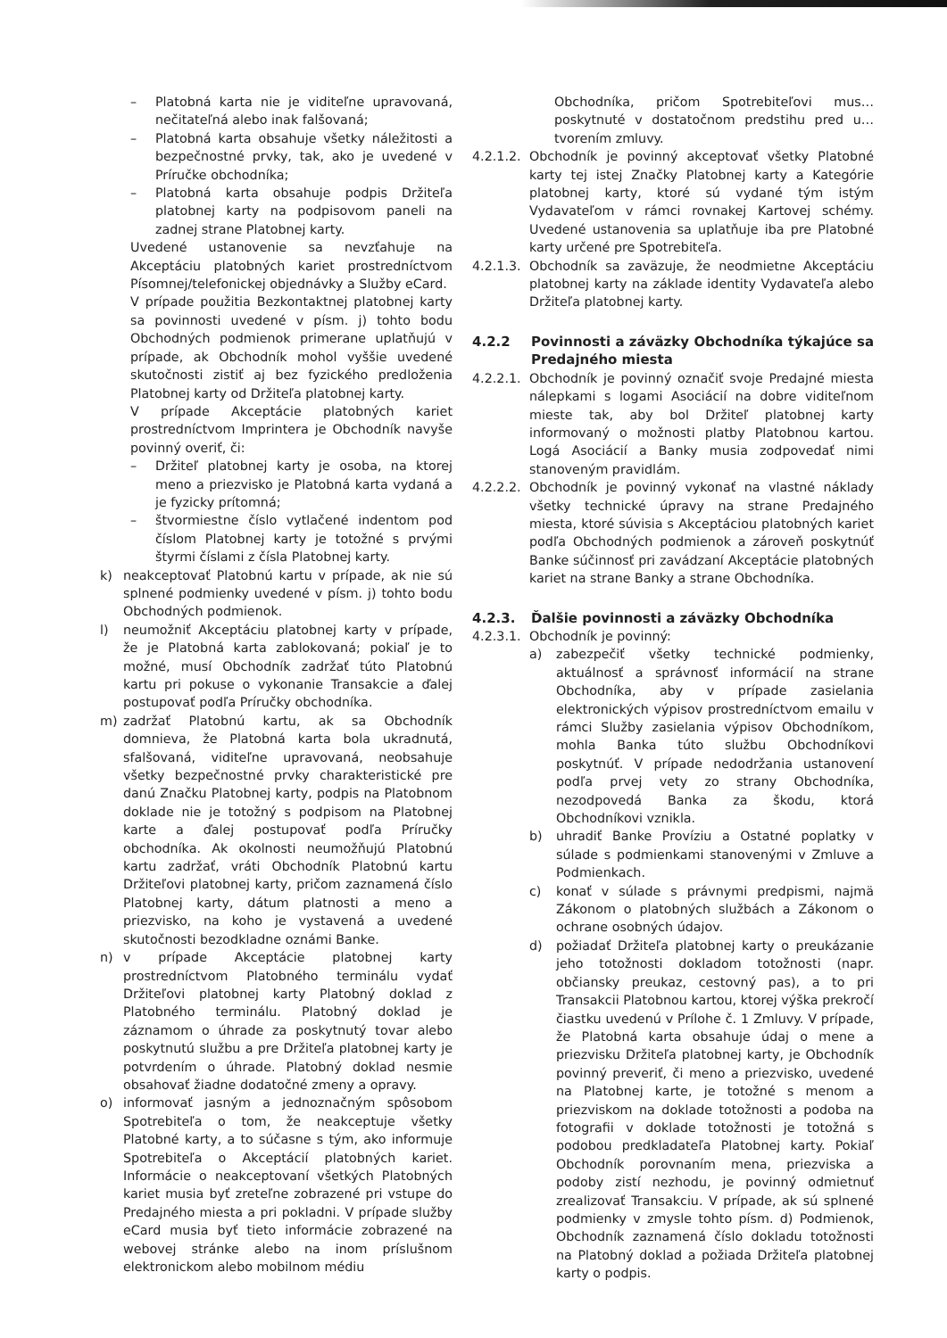– Platobná karta nie je viditeľne upravovaná, nečitateľná alebo inak falšovaná;
– Platobná karta obsahuje všetky náležitosti a bezpečnostné prvky, tak, ako je uvedené v Príručke obchodníka;
– Platobná karta obsahuje podpis Držiteľa platobnej karty na podpisovom paneli na zadnej strane Platobnej karty.
Uvedené ustanovenie sa nevzťahuje na Akceptáciu platobných kariet prostredníctvom Písomnej/telefonickej objednávky a Služby eCard.
V prípade použitia Bezkontaktnej platobnej karty sa povinnosti uvedené v písm. j) tohto bodu Obchodných podmienok primerane uplatňujú v prípade, ak Obchodník mohol vyššie uvedené skutočnosti zistiť aj bez fyzického predloženia Platobnej karty od Držiteľa platobnej karty.
V prípade Akceptácie platobných kariet prostredníctvom Imprintera je Obchodník navyše povinný overiť, či:
– Držiteľ platobnej karty je osoba, na ktorej meno a priezvisko je Platobná karta vydaná a je fyzicky prítomná;
– štvormiestne číslo vytlačené indentom pod číslom Platobnej karty je totožné s prvými štyrmi číslami z čísla Platobnej karty.
k) neakceptovať Platobnú kartu v prípade, ak nie sú splnené podmienky uvedené v písm. j) tohto bodu Obchodných podmienok.
l) neumožniť Akceptáciu platobnej karty v prípade, že je Platobná karta zablokovaná; pokiaľ je to možné, musí Obchodník zadržať túto Platobnú kartu pri pokuse o vykonanie Transakcie a ďalej postupovať podľa Príručky obchodníka.
m) zadržať Platobnú kartu, ak sa Obchodník domnieva, že Platobná karta bola ukradnutá, sfalšovaná, viditeľne upravovaná, neobsahuje všetky bezpečnostné prvky charakteristické pre danú Značku Platobnej karty, podpis na Platobnom doklade nie je totožný s podpisom na Platobnej karte a ďalej postupovať podľa Príručky obchodníka. Ak okolnosti neumožňujú Platobnú kartu zadržať, vráti Obchodník Platobnú kartu Držiteľovi platobnej karty, pričom zaznamená číslo Platobnej karty, dátum platnosti a meno a priezvisko, na koho je vystavená a uvedené skutočnosti bezodkladne oznámi Banke.
n) v prípade Akceptácie platobnej karty prostredníctvom Platobného terminálu vydať Držiteľovi platobnej karty Platobný doklad z Platobného terminálu. Platobný doklad je záznamom o úhrade za poskytnutý tovar alebo poskytnutú službu a pre Držiteľa platobnej karty je potvrdením o úhrade. Platobný doklad nesmie obsahovať žiadne dodatočné zmeny a opravy.
o) informovať jasným a jednoznačným spôsobom Spotrebiteľa o tom, že neakceptuje všetky Platobné karty, a to súčasne s tým, ako informuje Spotrebiteľa o Akceptácií platobných kariet. Informácie o neakceptovaní všetkých Platobných kariet musia byť zreteľne zobrazené pri vstupe do Predajného miesta a pri pokladni. V prípade služby eCard musia byť tieto informácie zobrazené na webovej stránke alebo na inom príslušnom elektronickom alebo mobilnom médiu
Obchodníka, pričom Spotrebiteľovi mus… poskytnuté v dostatočnom predstihu pred u… tvorením zmluvy.
4.2.1.2.
Obchodník je povinný akceptovať všetky Platobné karty tej istej Značky Platobnej karty a Kategórie platobnej karty, ktoré sú vydané tým istým Vydavateľom v rámci rovnakej Kartovej schémy. Uvedené ustanovenia sa uplatňuje iba pre Platobné karty určené pre Spotrebiteľa.
4.2.1.3.
Obchodník sa zaväzuje, že neodmietne Akceptáciu platobnej karty na základe identity Vydavateľa alebo Držiteľa platobnej karty.
4.2.2 Povinnosti a záväzky Obchodníka týkajúce sa Predajného miesta
4.2.2.1.
Obchodník je povinný označiť svoje Predajné miesta nálepkami s logami Asociácií na dobre viditeľnom mieste tak, aby bol Držiteľ platobnej karty informovaný o možnosti platby Platobnou kartou. Logá Asociácií a Banky musia zodpovedať nimi stanoveným pravidlám.
4.2.2.2.
Obchodník je povinný vykonať na vlastné náklady všetky technické úpravy na strane Predajného miesta, ktoré súvisia s Akceptáciou platobných kariet podľa Obchodných podmienok a zároveň poskytnúť Banke súčinnosť pri zavádzaní Akceptácie platobných kariet na strane Banky a strane Obchodníka.
4.2.3. Ďalšie povinnosti a záväzky Obchodníka
4.2.3.1.
Obchodník je povinný:
a) zabezpečiť všetky technické podmienky, aktuálnosť a správnosť informácií na strane Obchodníka, aby v prípade zasielania elektronických výpisov prostredníctvom emailu v rámci Služby zasielania výpisov Obchodníkom, mohla Banka túto službu Obchodníkovi poskytnúť. V prípade nedodržania ustanovení podľa prvej vety zo strany Obchodníka, nezodpovedá Banka za škodu, ktorá Obchodníkovi vznikla.
b) uhradiť Banke Províziu a Ostatné poplatky v súlade s podmienkami stanovenými v Zmluve a Podmienkach.
c) konať v súlade s právnymi predpismi, najmä Zákonom o platobných službách a Zákonom o ochrane osobných údajov.
d) požiadať Držiteľa platobnej karty o preukázanie jeho totožnosti dokladom totožnosti (napr. občiansky preukaz, cestovný pas), a to pri Transakcii Platobnou kartou, ktorej výška prekročí čiastku uvedenú v Prílohe č. 1 Zmluvy. V prípade, že Platobná karta obsahuje údaj o mene a priezvisku Držiteľa platobnej karty, je Obchodník povinný preveriť, či meno a priezvisko, uvedené na Platobnej karte, je totožné s menom a priezviskom na doklade totožnosti a podoba na fotografii v doklade totožnosti je totožná s podobou predkladateľa Platobnej karty. Pokiaľ Obchodník porovnaním mena, priezviska a podoby zistí nezhodu, je povinný odmietnuť zrealizovať Transakciu. V prípade, ak sú splnené podmienky v zmysle tohto písm. d) Podmienok, Obchodník zaznamená číslo dokladu totožnosti na Platobný doklad a požiada Držiteľa platobnej karty o podpis.